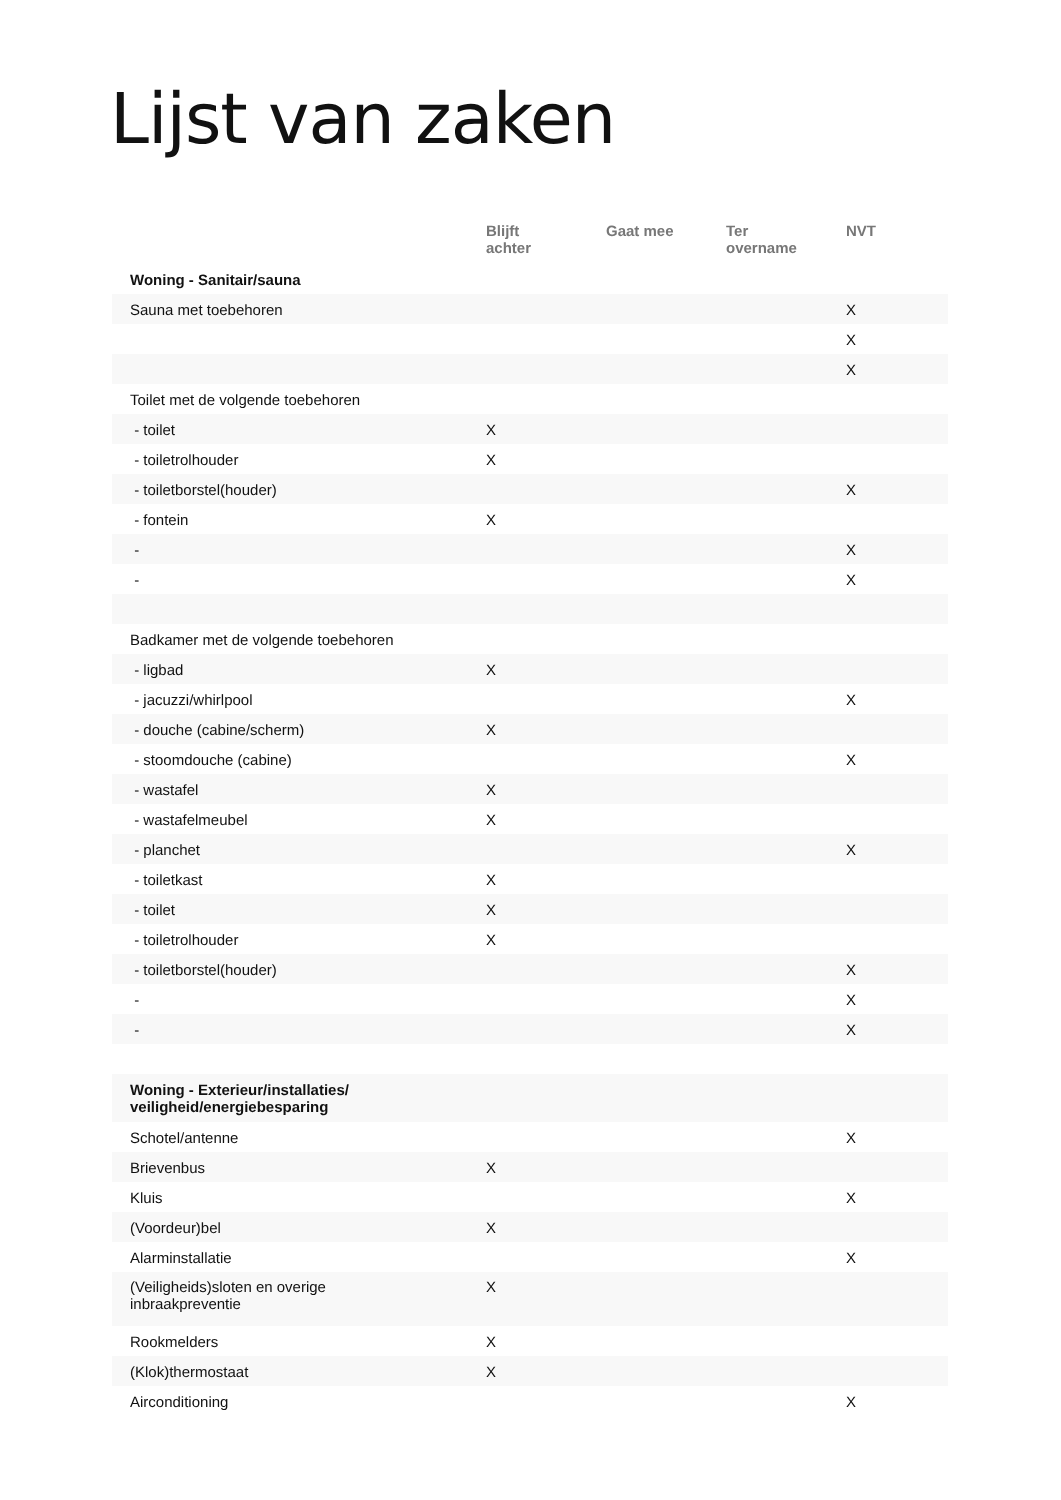Lijst van zaken
| | Blijft achter | Gaat mee | Ter overname | NVT |
| --- | --- | --- | --- | --- |
| Woning - Sanitair/sauna | | | | |
| Sauna met toebehoren | | | | X |
| | | | | X |
| | | | | X |
| Toilet met de volgende toebehoren | | | | |
| - toilet | X | | | |
| - toiletrolhouder | X | | | |
| - toiletborstel(houder) | | | | X |
| - fontein | X | | | |
| - | | | | X |
| - | | | | X |
| Badkamer met de volgende toebehoren | | | | |
| - ligbad | X | | | |
| - jacuzzi/whirlpool | | | | X |
| - douche (cabine/scherm) | X | | | |
| - stoomdouche (cabine) | | | | X |
| - wastafel | X | | | |
| - wastafelmeubel | X | | | |
| - planchet | | | | X |
| - toiletkast | X | | | |
| - toilet | X | | | |
| - toiletrolhouder | X | | | |
| - toiletborstel(houder) | | | | X |
| - | | | | X |
| - | | | | X |
| Woning - Exterieur/installaties/ veiligheid/energiebesparing | | | | |
| Schotel/antenne | | | | X |
| Brievenbus | X | | | |
| Kluis | | | | X |
| (Voordeur)bel | X | | | |
| Alarminstallatie | | | | X |
| (Veiligheids)sloten en overige inbraakpreventie | X | | | |
| Rookmelders | X | | | |
| (Klok)thermostaat | X | | | |
| Airconditioning | | | | X |